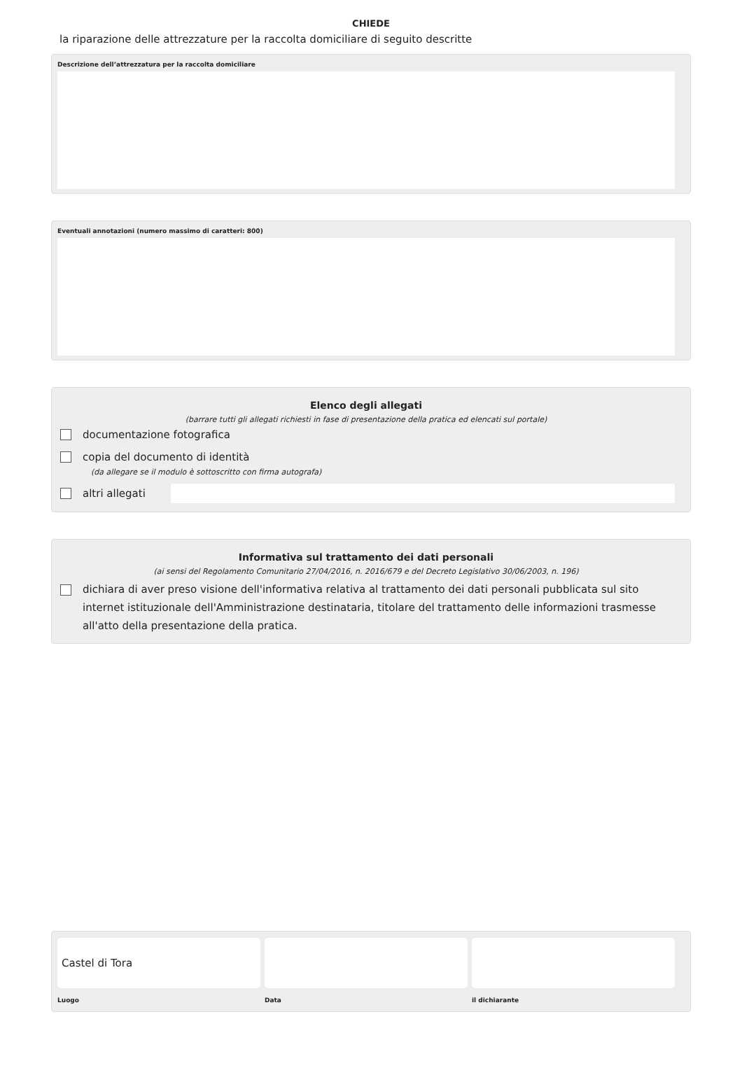CHIEDE
la riparazione delle attrezzature per la raccolta domiciliare di seguito descritte
Descrizione dell’attrezzatura per la raccolta domiciliare
Eventuali annotazioni (numero massimo di caratteri: 800)
Elenco degli allegati
(barrare tutti gli allegati richiesti in fase di presentazione della pratica ed elencati sul portale)
documentazione fotografica
copia del documento di identità
(da allegare se il modulo è sottoscritto con firma autografa)
altri allegati
Informativa sul trattamento dei dati personali
(ai sensi del Regolamento Comunitario 27/04/2016, n. 2016/679 e del Decreto Legislativo 30/06/2003, n. 196)
dichiara di aver preso visione dell'informativa relativa al trattamento dei dati personali pubblicata sul sito internet istituzionale dell'Amministrazione destinataria, titolare del trattamento delle informazioni trasmesse all'atto della presentazione della pratica.
Castel di Tora
Luogo
Data il dichiarante